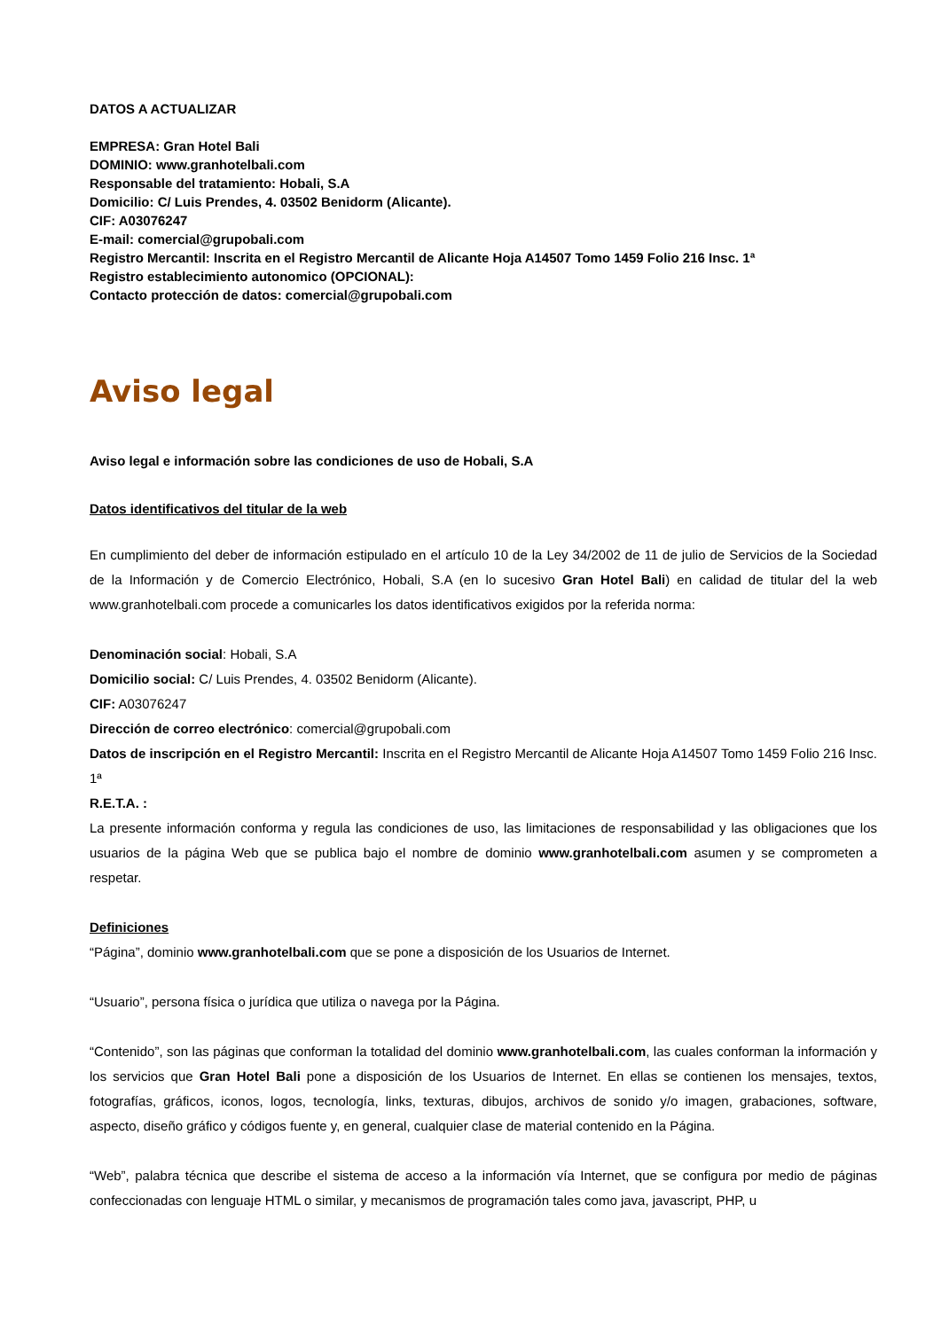DATOS A ACTUALIZAR
EMPRESA: Gran Hotel Bali
DOMINIO: www.granhotelbali.com
Responsable del tratamiento: Hobali, S.A
Domicilio: C/ Luis Prendes, 4. 03502 Benidorm (Alicante).
CIF: A03076247
E-mail: comercial@grupobali.com
Registro Mercantil: Inscrita en el Registro Mercantil de Alicante Hoja A14507 Tomo 1459 Folio 216 Insc. 1ª
Registro establecimiento autonomico (OPCIONAL):
Contacto protección de datos: comercial@grupobali.com
Aviso legal
Aviso legal e información sobre las condiciones de uso de Hobali, S.A
Datos identificativos del titular de la web
En cumplimiento del deber de información estipulado en el artículo 10 de la Ley 34/2002 de 11 de julio de Servicios de la Sociedad de la Información y de Comercio Electrónico, Hobali, S.A (en lo sucesivo Gran Hotel Bali) en calidad de titular del la web www.granhotelbali.com procede a comunicarles los datos identificativos exigidos por la referida norma:
Denominación social: Hobali, S.A
Domicilio social: C/ Luis Prendes, 4. 03502 Benidorm (Alicante).
CIF: A03076247
Dirección de correo electrónico: comercial@grupobali.com
Datos de inscripción en el Registro Mercantil: Inscrita en el Registro Mercantil de Alicante Hoja A14507 Tomo 1459 Folio 216 Insc. 1ª
R.E.T.A. :
La presente información conforma y regula las condiciones de uso, las limitaciones de responsabilidad y las obligaciones que los usuarios de la página Web que se publica bajo el nombre de dominio www.granhotelbali.com asumen y se comprometen a respetar.
Definiciones
“Página”, dominio www.granhotelbali.com que se pone a disposición de los Usuarios de Internet.
“Usuario”, persona física o jurídica que utiliza o navega por la Página.
“Contenido”, son las páginas que conforman la totalidad del dominio www.granhotelbali.com, las cuales conforman la información y los servicios que Gran Hotel Bali pone a disposición de los Usuarios de Internet. En ellas se contienen los mensajes, textos, fotografías, gráficos, iconos, logos, tecnología, links, texturas, dibujos, archivos de sonido y/o imagen, grabaciones, software, aspecto, diseño gráfico y códigos fuente y, en general, cualquier clase de material contenido en la Página.
“Web”, palabra técnica que describe el sistema de acceso a la información vía Internet, que se configura por medio de páginas confeccionadas con lenguaje HTML o similar, y mecanismos de programación tales como java, javascript, PHP, u